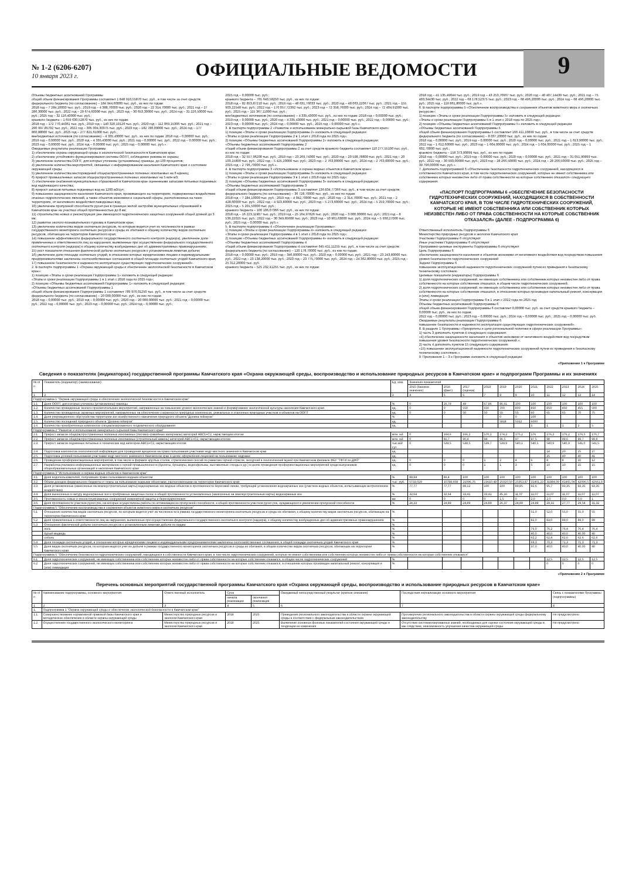№ 1-2 (6206-6207)
10 января 2023 г.
ОФИЦИАЛЬНЫЕ ВЕДОМОСТИ
9
Объемы бюджетных ассигнований Программы
общий объем финансирования Программы составляет 1 848 910,55870 тыс. руб., в том числе за счет средств:
федерального бюджета (по согласованию) – 184 944,60000 тыс. руб., из них по годам:
2018 год – 7 284,10000 тыс. руб.; 2019 год – 4 388,70000 тыс. руб.; 2020 год – 22 314,70000 тыс. руб.; 2021 год – 27 286,30000 тыс. руб.; 2022 год – 29 674,60000 тыс. руб.; 2023 год – 30 653,30000 тыс. руб.; 2024 год – 31 226,50000 тыс. руб.; 2025 год – 32 116,40000 тыс. руб.;
краевого бюджета – 1 659 630,52870 тыс. руб., из них по годам:
2018 год – 172 770,44361 тыс. руб.; 2019 год – 140 320,19126 тыс. руб.; 2020 год – 112 069,15306 тыс. руб.; 2021 год – 290 997,85702 тыс. руб.; 2022 год – 305 004,30375 тыс. руб.; 2023 год – 182 786,09000 тыс. руб.; 2024 год – 177 860,88000 тыс. руб.; 2025 год – 277 821,61000 тыс. руб.;
внебюджетных источников (по согласованию) – 4 335,43000 тыс. руб., из них по годам: 2018 год – 0,00000 тыс. руб.; 2019 год – 0,00000 тыс. руб.; 2020 год – 4 335,43000 тыс. руб.; 2021 год – 0,00000 тыс. руб.; 2022 год – 0,00000 тыс. руб.; 2023 год – 0,00000 тыс. руб.; 2024 год – 0,00000 тыс. руб.; 2025 год – 0,00000 тыс. руб.».
Ожидаемые результаты реализации Программы
1) обеспечение охраны окружающей среды и экологической безопасности в Камчатском крае;
2) обеспечение устойчивого функционирования системы ООПТ, соблюдение режима их охраны;
3) увеличение количества ООПТ, для которых уточнены (установлены) границы, до 100 процентов;
4) увеличение количества мероприятий, связанных с информированием населения Камчатского края о состоянии окружающей среды;
5) увеличение количества месторождений общераспространенных полезных ископаемых на 6 единиц;
6) прирост промышленных запасов общераспространенных полезных ископаемых на 5 млн м3;
7) обеспечение снабжения муниципальных образований в Камчатском крае оцененными запасами питьевых подземных вод надлежащего качества;
8) прирост запасов питьевых подземных вод на 1200 м3/сут;
9) повышение защищенности населения Камчатского края, проживающего на территориях, подверженных воздействию опасных гидрологических явлений, а также объектов экономики и социальной сферы, расположенных на таких территориях, от негативного воздействия паводковых вод;
10) увеличение пропускной способности русел рек в границах жилой застройки муниципальных образований в Камчатском крае на участках общей протяженностью до 8 км;
11) строительство новых и реконструкция уже имеющихся гидротехнических защитных сооружений общей длиной до 3 км;
12) развитие эколого-познавательного туризма в Камчатском крае;
13) увеличение количества видов охотничьих ресурсов, по которым ведется учет их численности в рамках государственного мониторинга охотничьих ресурсов и среды их обитания к общему количеству видов охотничьих ресурсов, обитающих на территории Камчатского края;
14) повышение эффективности федерального государственного охотничьего контроля (надзора), увеличение доли привлеченных к ответственности лиц за нарушения, выявленные при осуществлении федерального государственного охотничьего контроля (надзора) к общему количеству возбужденных дел об административных правонарушениях;
15) рост показателя отношения фактической добычи охотничьих ресурсов к установленным лимитам добычи;
16) увеличение доли площади охотничьих угодий, в отношении которых юридическими лицами и индивидуальными предпринимателями заключены охотхозяйственные соглашения в общей площади охотничьих угодий Камчатского края;
17) повышение безопасности и надежности эксплуатации существующих гидротехнических сооружений».
2. В паспорте подпрограммы 1 «Охрана окружающей среды и обеспечение экологической безопасности в Камчатском крае»:
1) позицию «Этапы и сроки реализации Подпрограммы 1» изложить в следующей редакции:
«Этапы и сроки реализации Подпрограммы 1 в 1 этап с 2018 года по 2025 год»;
2) позицию «Объемы бюджетных ассигнований Подпрограммы 1» изложить в следующей редакции:
«Объемы бюджетных ассигнований Подпрограммы 1
общий объем финансирования Подпрограммы 1 составляет 789 976,01250 тыс. руб., в том числе за счет средств:
федерального бюджета (по согласованию) – 20 000,00000 тыс. руб., из них по годам:
2018 год – 0,00000 тыс. руб.; 2019 год – 0,00000 тыс. руб.; 2020 год – 20 000,00000 тыс. руб.; 2021 год – 0,00000 тыс. руб.; 2022 год – 0,00000 тыс. руб.; 2023 год – 0,00000 тыс. руб.; 2024 год – 0,00000 тыс. руб.;
2025 год – 0,00000 тыс. руб.;
краевого бюджета – 765 640,58250 тыс. руб., из них по годам:
2018 год – 82 853,87210 тыс. руб.; 2019 год – 48 631,76033 тыс. руб.; 2020 год – 48 063,22067 тыс. руб.; 2021 год – 155 903,22548 тыс. руб.; 2022 год – 170 057,72392 тыс. руб.; 2023 год – 72 358,76000 тыс. руб.; 2024 год – 72 404,91000 тыс. руб.; 2025 год – 115 367,11000 тыс. руб.;
внебюджетных источников (по согласованию) – 4 335,43000 тыс. руб., из них по годам: 2018 год – 0,00000 тыс. руб.; 2019 год – 0,00000 тыс. руб.; 2020 год – 4 335,43000 тыс. руб.; 2021 год – 0,00000 тыс. руб.; 2022 год – 0,00000 тыс. руб.; 2023 год – 0,00000 тыс. руб.; 2024 год – 0,00000 тыс. руб.; 2025 год – 0,00000 тыс. руб.».
3. В паспорте подпрограммы 2 «Развитие и использование минерально-сырьевой базы Камчатского края»:
1) позицию «Этапы и сроки реализации Подпрограммы 2» изложить в следующей редакции:
«Этапы и сроки реализации Подпрограммы 2 в 1 этап с 2018 года по 2025 год»;
2) позицию «Объемы бюджетных ассигнований Подпрограммы 2» изложить в следующей редакции:
«Объемы бюджетных ассигнований Подпрограммы 2
общий объем финансирования Подпрограммы 2 за счет средств краевого бюджета составляет 110 277,55100 тыс. руб., из них по годам:
2018 год – 32 557,96200 тыс. руб.; 2019 год – 23 269,74300 тыс. руб.; 2020 год – 20 598,78800 тыс. руб.; 2021 год – 20 103,15800 тыс. руб.; 2022 год – 5 425,20000 тыс. руб.; 2023 год – 2 763,00000 тыс. руб.; 2024 год – 2 763,00000 тыс. руб.; 2025 год – 2 796,70000 тыс. руб.».
4. В паспорте подпрограммы 3 «Использование и охрана водных объектов в Камчатском крае»:
1) позицию «Этапы и сроки реализации Подпрограммы 3» изложить в следующей редакции:
«Этапы и сроки реализации Подпрограммы 3 в 1 этап с 2018 года по 2025 год»;
2) позицию «Объемы бюджетных ассигнований Подпрограммы 3» изложить в следующей редакции:
«Объемы бюджетных ассигнований Подпрограммы 3
общий объем финансирования Подпрограммы 3 составляет 136 834,77366 тыс. руб., в том числе за счет средств:
федерального бюджета (по согласованию) – 36 728,70000 тыс. руб., из них по годам:
2018 год – 7 284,10000 тыс. руб.; 2019 год – 4 042,70000 тыс. руб.; 2020 год – 2 314,70000 тыс. руб.; 2021 год – 2 428,60000 тыс. руб.; 2022 год – 4 923,80000 тыс. руб.; 2023 год – 5 273,60000 тыс. руб.; 2024 год – 5 259,70000 тыс. руб.; 2025 год – 5 201,50000 тыс. руб.;
краевого бюджета – 100 106,07366 тыс. руб., из них по годам:
2018 год – 16 223,11907 тыс. руб.; 2019 год – 25 164,97826 тыс. руб.; 2020 год – 3 000,00000 тыс. руб.; 2021 год – 8 536,22025 тыс. руб.; 2022 год – 30 349,85608 тыс. руб.; 2023 год – 10 901,63000 тыс. руб.; 2024 год – 5 930,27000 тыс. руб.; 2025 год – 0,00000 тыс. руб.».
5. В паспорте подпрограммы 4 «Обеспечение реализации Программы»:
1) позицию «Этапы и сроки реализации Подпрограммы 4» изложить в следующей редакции:
«Этапы и сроки реализации Подпрограммы 4 в 1 этап с 2018 года по 2025 год»;
2) позицию «Объемы бюджетных ассигнований Подпрограммы 4» изложить в следующей редакции:
«Объемы бюджетных ассигнований Подпрограммы 4
общий объем финансирования Подпрограммы 4 составляет 645 411,11255 тыс. руб., в том числе за счет средств:
федерального бюджета (по согласованию) – 120 178,70000 тыс. руб., из них по годам:
2018 год – 0,00000 тыс. руб.; 2019 год – 346,00000 тыс. руб.; 2020 год – 0,00000 тыс. руб.; 2021 год – 23 243,80000 тыс. руб.; 2022 год – 23 138,20000 тыс. руб.; 2023 год – 23 775,70000 тыс. руб.; 2024 год – 24 362,80000 тыс. руб.; 2025 год – 25 312,20000 тыс. руб.
краевого бюджета – 525 232,41255 тыс. руб., из них по годам:
2018 год – 41 135,49044 тыс. руб.; 2019 год – 43 253,70967 тыс. руб.; 2020 год – 40 407,14439 тыс. руб.; 2021 год – 75 403,34430 тыс. руб.; 2022 год – 68 178,52375 тыс. руб.; 2023 год – 68 496,20000 тыс. руб.; 2024 год – 68 496,20000 тыс. руб.; 2025 год – 119 861,80000 тыс. руб.».
6. В паспорте подпрограммы 5 «Обеспечение воспроизводства и сохранения объектов животного мира и охотничьих ресурсов»:
1) позицию «Этапы и сроки реализации Подпрограммы 5» изложить в следующей редакции:
«Этапы и сроки реализации Подпрограммы 5 в 1 этап с 2018 года по 2025 год»;
2) позицию «Объемы бюджетных ассигнований Подпрограммы 5» изложить в следующей редакции:
«Объемы бюджетных ассигнований Подпрограммы 5
общий объем финансирования Подпрограммы 5 составляет 166 411,10899 тыс. руб., в том числе за счет средств:
федерального бюджета (по согласованию) – 8 037,20000 тыс. руб., из них по годам:
2018 год – 0,00000 тыс. руб.; 2019 год – 0,00000 тыс. руб.; 2020 год – 0,00000 тыс. руб.; 2021 год – 1 613,90000 тыс. руб.; 2022 год – 1 612,60000 тыс. руб.; 2023 год – 1 604,00000 тыс. руб.; 2024 год – 1 604,00000 тыс. руб.; 2025 год – 1 602,70000 тыс. руб.;
краевого бюджета – 158 373,90899 тыс. руб., из них по годам:
2018 год – 0,00000 тыс. руб.; 2019 год – 0,00000 тыс. руб.; 2020 год – 0,00000 тыс. руб.; 2021 год – 31 051,90899 тыс. руб.; 2022 год – 30 993,00000 тыс. руб.; 2023 год – 28 266,50000 тыс. руб.; 2024 год – 28 266,50000 тыс. руб.; 2025 год – 39 796,00000 тыс. руб.».
7. Дополнить подпрограммой 6 «Обеспечение безопасности гидротехнических сооружений, находящихся в собственности Камчатского края, в том числе гидротехнических сооружений, которые не имеют собственника или собственник которых неизвестен либо от права собственности на которые собственник отказался» следующего содержания:
«ПАСПОРТ ПОДПРОГРАММЫ 6 «ОБЕСПЕЧЕНИЕ БЕЗОПАСНОСТИ ГИДРОТЕХНИЧЕСКИХ СООРУЖЕНИЙ, НАХОДЯЩИХСЯ В СОБСТВЕННОСТИ КАМЧАТСКОГО КРАЯ, В ТОМ ЧИСЛЕ ГИДРОТЕХНИЧЕСКИХ СООРУЖЕНИЙ, КОТОРЫЕ НЕ ИМЕЮТ СОБСТВЕННИКА ИЛИ СОБСТВЕННИК КОТОРЫХ НЕИЗВЕСТЕН ЛИБО ОТ ПРАВА СОБСТВЕННОСТИ НА КОТОРЫЕ СОБСТВЕННИК ОТКАЗАЛСЯ» (ДАЛЕЕ - ПОДПРОГРАММА 6)
Ответственный исполнитель Подпрограммы 6
Министерство природных ресурсов и экологии Камчатского края
Участники Подпрограммы 6 отсутствуют
Иные участники Подпрограммы 6 отсутствуют
Программно-целевые инструменты Подпрограммы 6 отсутствуют
Цель Подпрограммы 6
обеспечение защищенности населения и объектов экономики от негативного воздействия вод посредством повышения уровня безопасности гидротехнических сооружений
Задачи Подпрограммы 6
повышение эксплуатационной надежности гидротехнических сооружений путем их приведения к безопасному техническому состоянию
Целевые показатели (индикаторы) Подпрограммы 6
1) доля гидротехнических сооружений, не имеющих собственника или собственник которых неизвестен либо от права собственности на которые собственник отказался, в общем числе гидротехнических сооружений;
2) доля гидротехнических сооружений, не имеющих собственника или собственник которых неизвестен либо от права собственности на которые собственник отказался, в отношении которых произведен капитальный ремонт, консервация и (или) ликвидация
Этапы и сроки реализации Подпрограммы 6 в 1 этап с 2022 года по 2025 год
Объемы бюджетных ассигнований Подпрограммы 6
общий объем финансирования Подпрограммы 6 составляет 0,00000 тыс. руб. за счет средств краевого бюджета – 0,00000 тыс. руб., из них по годам:
2022 год – 0,00000 тыс. руб.; 2023 год – 0,00000 тыс. руб.; 2024 год – 0,00000 тыс. руб.; 2025 год – 0,00000 тыс. руб.
Ожидаемые результаты реализации Подпрограммы 6
повышение безопасности и надежности эксплуатации существующих гидротехнических сооружений».
8. В разделе 1 Программы «Приоритеты и цели региональной политики в сфере реализации Программы»:
1) часть 3 дополнить пунктом 4 следующего содержания:
«4) обеспечение защищенности населения и объектов экономики от негативного воздействия вод посредством повышения уровня безопасности гидротехнических сооружений.»;
2) часть 4 дополнить пунктом 15 следующего содержания:
«15) повышение эксплуатационной надежности гидротехнических сооружений путем их приведения к безопасному техническому состоянию.».
9. Приложения 1 – 3 к Программе изложить в следующей редакции:
«Приложение 1 к Программе
Сведения о показателях (индикаторах) государственной программы Камчатского края «Охрана окружающей среды, воспроизводство и использование природных ресурсов в Камчатском крае» и подпрограмм Программы и их значениях
| № п/п | Показатель (индикатор) (наименование) | Ед. изм. | Значения показателей | | | | | | | | | | |
| --- | --- | --- | --- | --- | --- | --- | --- | --- | --- | --- | --- | --- | --- |
| | | | 2015 (базовое значение) | 2016 (факт) | 2017 (оценка) | 2018 | 2019 | 2020 | 2021 | 2022 | 2023 | 2024 | 2025 |
| 1 | 2 | 3 | 4 | 5 | 6 | 7 | 8 | 9 | 10 | 11 | 12 | 13 | 14 |
| Подпрограмма 1 "Охрана окружающей среды и обеспечение экологической безопасности в Камчатском крае" | | | | | | | | | | | | | |
| 1.1. | Доля ООПТ, для которых уточнены (установлены) границы | % | 0 | 26,79 | 49 | 67,86 | 86,61 | 100 | 100 | 100 | 100 | 100 | 100 |
| 1.2. | Количество проведенных эколого-просветительских мероприятий, направленных на повышение уровня экологических знаний и формирование экологической культуры населения Камчатского края | ед. | 0 | 0 | 550 | 650 | 700 | 800 | 850 | 850 | 450 | 455 | 500 |
| 1.3. | Количество проведенных охранных мероприятий, направленных на обеспечение сохранности природных комплексов, уникальных и эталонных природных участков и объектов на ООПТ | ед. | 0 | 0 | 50 | 50 | 55 | 55 | 60 | 65 | 65 | 70 | 75 |
| 1.4. | Доля рекреационного обустройства территории зон хозяйственного назначения природного объекта "Долина гейзеров" | % | | | | | 0 | 0 | 100 | | | | |
| 1.5. | Количество посещений природного объекта "Долина гейзеров" | ед. | | | | | 5818 | 5312 | 6000 | | | | |
| 1.6. | Количество приобретенных комплектов специализированного геодезического оборудования | ед. | | | | | | | 1 | 1 | 1 | 2 | 5 |
| Подпрограмма 2 "Развитие и использование минерально-сырьевой базы Камчатского края" | | | | | | | | | | | | | |
| 2.1. | Прирост запасов общераспространенных полезных ископаемых (песчано-гравийные материалы) категорий АВС1+С2, нарастающим итогом | млн. м3 | 0 | 164,6 | 166,2 | 170,2 | 174,2 | 175,2 | 176 | 176,2 | 176,2 | 176,5 | 176,7 |
| 2.2. | Прирост запасов общераспространенных полезных ископаемых (строительный камень) категорий АВС1+С2, нарастающим итогом | млн. м3 | 0 | 81,7 | 90,4 | 94 | 96,5 | 97 | 97,5 | 98 | 99,6 | 99,7 | 99,8 |
| 2.3. | Прирост запасов подземных питьевых и технических вод категории АВС1+С2, нарастающим итогом | тыс.м3/сут | 0 | 539,5 | 539,5 | 539,7 | 539,9 | 540,1 | 540,5 | 540,9 | 540,9 | 541,0 | 541,5 |
| 2.4. | Подготовка комплектов геологической информации для проведения аукционов на право пользования участками недр местного значения в Камчатском крае | ед. | | | | | | | | 14 | 20 | 25 | 27 |
| 2.5. | Подготовка условий пользования участками недр местного значения в Камчатском крае в целях оформления лицензий на пользование недрами | ед. | | | | | | | | 35 | 40 | 40 | 41 |
| 2.6. | Проведение профориентационных мероприятий, в том числе в формате круглых столов, стратегических сессий по развитию горной отрасли, экскурсий в геологический музей при Камчатском филиале ФБУ "ТФГИ по ДФО" | ед. | 0 | 0 | 0 | 1 | 2 | 4 | 6 | 8 | 8 | 10 | 12 |
| 2.7. | Разработка рекламно-информационных материалов о горной промышленности (буклеты, брошюры, видеофильмы, выставочные стенды и др.) в целях проведения профориентационных мероприятий среди выпускников общеобразовательных организаций и населения Камчатского края | ед. | 0 | 0 | 0 | 1 | 1 | 3 | 5 | 10 | 10 | 15 | 15 |
| Подпрограмма 3 "Использование и охрана водных объектов в Камчатском крае" | | | | | | | | | | | | | |
| 3.1. | Доля водопользователей, получивших право пользования водным объектом | % | 89,84 | 86,4 | 100 | 100 | 100 | 100 | 100 | 100 | 100 | 100 | 100 |
| 3.2. | Объем доходов федерального бюджета от платы за пользование водными объектами, расположенными на территории Камчатского края | тыс. руб. | 5733,029 | 10788,608 | 21096,76 | 23610,48 | 25020,50 | 25953,87 | 31401,23 | 31884,09 | 41465,04 | 42096,5 | 42661,8 |
| 3.3. | Доля установленных (нанесенных на землеустроительные карты) водоохранных зон водных объектов в протяженности береговой линии, требующей установления водоохранных зон (участков водных объектов, испытывающих антропогенное воздействие) | % | 77,77 | 77,77 | 88,12 | 100 | 100 | 89,85 | 92,6 | 95,7 | 93,35 | 93,35 | 93,35 |
| 3.4. | Доля вынесенных в натуру водоохранных зон и прибрежных защитных полос в общей протяженности установленных (нанесенных на землеустроительные карты) водоохранных зон | % | 32,64 | 32,64 | 33,41 | 33,41 | 45,16 | 11,07 | 11,07 | 11,07 | 11,07 | 11,07 | 11,07 |
| 3.5. | Протяженность новых и реконструированных сооружений инженерной защиты и берегоукрепления | км | 0 | 0 | 0 | 0 | 1,5 | 0 | 2,0 | 2,0 | 0,0 | 0,0 | 1 |
| 3.6. | Доля протяженности участков русел рек, на которых осуществлены работы по оптимизации их пропускной способности, к общей протяженности участков русел рек, нуждающихся в увеличении пропускной способности | % | 24,33 | 24,89 | 24,89 | 24,89 | 26,37 | 24,89 | 24,89 | 29,32 | 27,77 | 29,54 | 31,32 |
| Подпрограмма 5 "Обеспечение воспроизводства и сохранения объектов животного мира и охотничьих ресурсов" | | | | | | | | | | | | | |
| 5.1 | Отношение количества видов охотничьих ресурсов, по которым ведется учет их численности в рамках государственного мониторинга охотничьих ресурсов и среды их обитания, к общему количеству видов охотничьих ресурсов, обитающих на территории Камчатского края | % | | | | | | | 51,0 | 52,0 | 55,0 | 55,0 | 55 |
| 5.2 | Доля привлеченных к ответственности лиц за нарушения, выявленные при осуществлении федерального государственного охотничьего контроля (надзора), к общему количеству возбужденных дел об административных правонарушениях | % | | | | | | | 82,0 | 83,0 | 89,0 | 89,0 | 89 |
| 5.3 | Отношение фактической добычи охотничьих ресурсов к установленным лимитам добычи по видам: | % | | | | | | | | | | | |
| | лось | % | | | | | | | 76,0 | 76,2 | 76,4 | 76,4 | 76,4 |
| | бурый медведь | % | | | | | | | 40,0 | 40,0 | 40,0 | 40,00 | 40 |
| | соболь | % | | | | | | | 62,2 | 62,4 | 62,6 | 62,6 | 62,6 |
| 5.4 | Доля площади охотничьих угодий, в отношении которых юридическими лицами и индивидуальными предпринимателями заключены охотхозяйственные соглашения, в общей площади охотничьих угодий Камчатского края | % | | | | | | | 69,3 | 70,3 | 71,3 | 71,3 | 71,3 |
| 5.5 | Доля видов охотничьих ресурсов, по которым ведется учет их добычи в рамках государственного мониторинга охотничьих ресурсов и среды их обитания, в общем количестве видов охотничьих ресурсов, обитающих на территории Камчатского края | % | | | | | | | 37,0 | 40,0 | 40,0 | 40,00 | 40 |
| Подпрограмма 6 "Обеспечение безопасности гидротехнических сооружений, находящихся в собственности Камчатского края, в том числе гидротехнических сооружений, которые не имеют собственника или собственник которых неизвестен либо от права собственности на которые собственник отказался" | | | | | | | | | | | | | |
| 6.1 | Доля гидротехнических сооружений, не имеющих собственника или собственник которых неизвестен либо от права собственности на которые собственник отказался, в общем числе гидротехнических сооружений | % | | | | | | | | 12,5 | 12,5 | 12,5 | 12,5 |
| 6.2 | Доля гидротехнических сооружений, не имеющих собственника или собственник которых неизвестен либо от права собственности на которые собственник отказался, в отношении которых произведен капитальный ремонт, консервация и (или) ликвидация | % | | | | | | | | 0 | 0 | 0 | 0 |
«Приложение 2 к Программе
Перечень основных мероприятий государственной программы Камчатского края «Охрана окружающей среды, воспроизводство и использование природных ресурсов в Камчатском крае»
| № п/п | Наименование подпрограммы, основного мероприятия | Ответственный исполнитель | Срок | | Ожидаемый непосредственный результат (краткое описание) | Последствия нереализации основного мероприятия | Связь с показателями Программы (подпрограммы) |
| --- | --- | --- | --- | --- | --- | --- | --- |
| | | | начала реализации | окончания реализации | | | |
| 1 | 2 | 3 | 4 | 5 | 6 | 7 | 8 |
| 1. | Подпрограмма 1 "Охрана окружающей среды и обеспечение экологической безопасности в Камчатском крае" | | | | | | |
| 1.1. | Совершенствование нормативной правовой базы Камчатского края и методическое обеспечение в области охраны окружающей среды | Министерство природных ресурсов и экологии Камчатского края | 2018 | 2025 | Приведение регионального законодательства в области охраны окружающей среды в соответствие с федеральным законодательством | Противоречие регионального законодательства в области охраны окружающей среды федеральному законодательству | Не предусмотрено |
| 1.2. | Осуществление государственного экологического мониторинга | Министерство природных ресурсов и экологии Камчатского края | 2018 | 2025 | Выявление основных фоновых показателей состояния окружающей среды и тенденции ее изменения | Отсутствие систематизированных знаний, необходимых для оценки состояния окружающей среды и, как следствие, невозможность улучшения качества окружающей среды | Не предусмотрено |